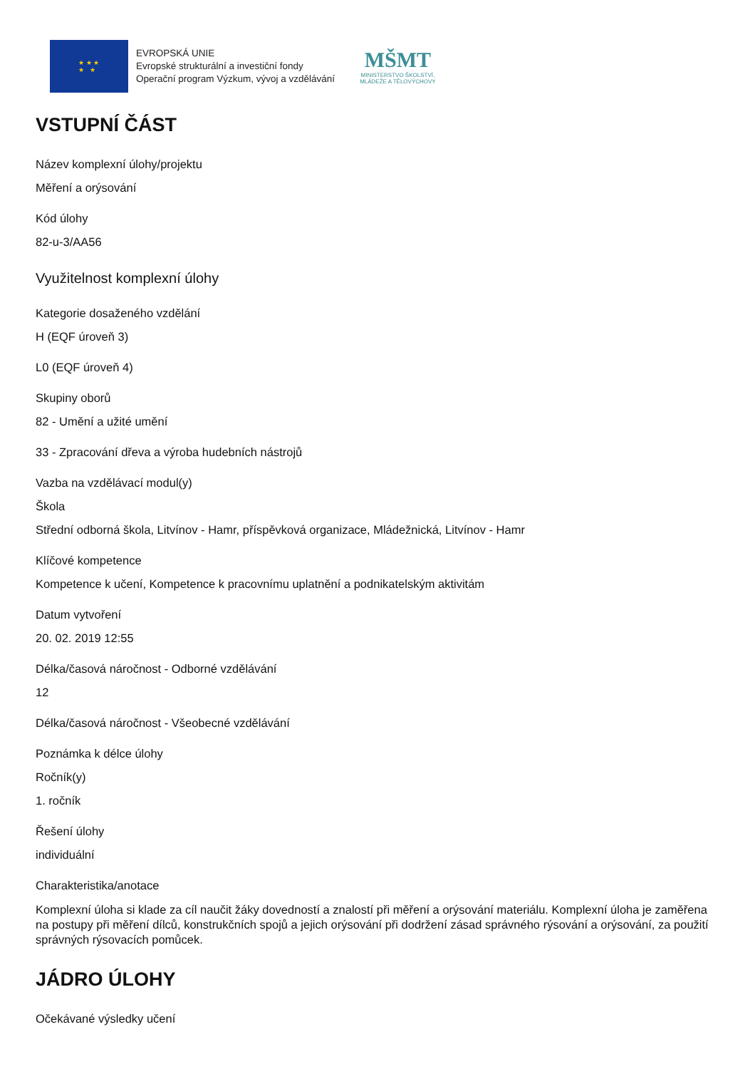★ ★ ★
★ ★
EVROPSKÁ UNIE
Evropské strukturální a investiční fondy
Operační program Výzkum, vývoj a vzdělávání
MŠMT
MINISTERSTVO ŠKOLSTVÍ,
MLÁDEŽE A TĚLOVÝCHOVY
VSTUPNÍ ČÁST
Název komplexní úlohy/projektu
Měření a orýsování
Kód úlohy
82-u-3/AA56
Využitelnost komplexní úlohy
Kategorie dosaženého vzdělání
H (EQF úroveň 3)
L0 (EQF úroveň 4)
Skupiny oborů
82 - Umění a užité umění
33 - Zpracování dřeva a výroba hudebních nástrojů
Vazba na vzdělávací modul(y)
Škola
Střední odborná škola, Litvínov - Hamr, příspěvková organizace, Mládežnická, Litvínov - Hamr
Klíčové kompetence
Kompetence k učení, Kompetence k pracovnímu uplatnění a podnikatelským aktivitám
Datum vytvoření
20. 02. 2019 12:55
Délka/časová náročnost - Odborné vzdělávání
12
Délka/časová náročnost - Všeobecné vzdělávání
Poznámka k délce úlohy
Ročník(y)
1. ročník
Řešení úlohy
individuální
Charakteristika/anotace
Komplexní úloha si klade za cíl naučit žáky dovedností a znalostí při měření a orýsování materiálu. Komplexní úloha je zaměřena na postupy při měření dílců, konstrukčních spojů a jejich orýsování při dodržení zásad správného rýsování a orýsování, za použití správných rýsovacích pomůcek.
JÁDRO ÚLOHY
Očekávané výsledky učení